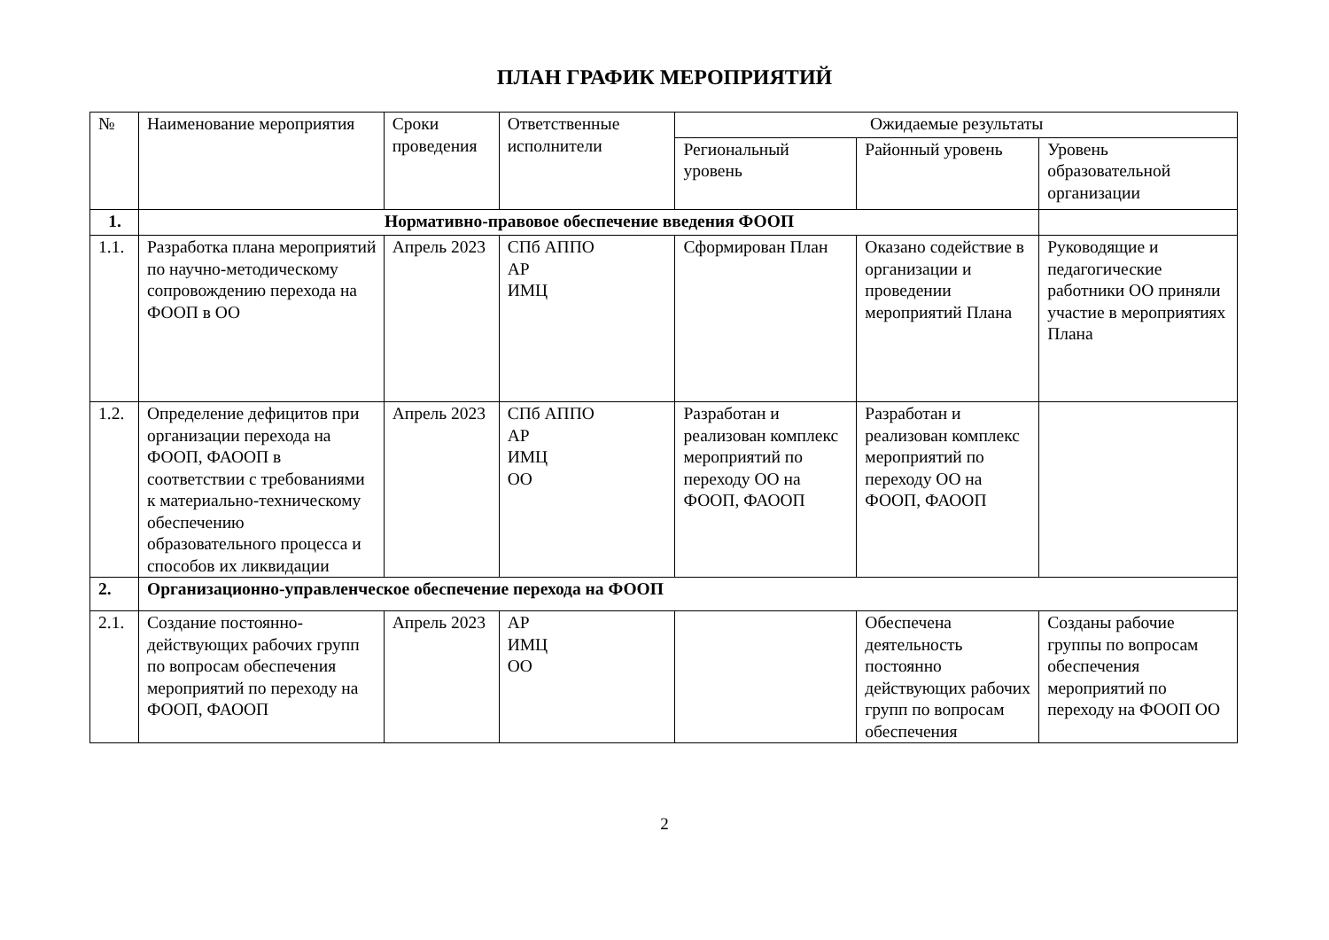ПЛАН ГРАФИК МЕРОПРИЯТИЙ
| № | Наименование мероприятия | Сроки проведения | Ответственные исполнители | Ожидаемые результаты | | |
| --- | --- | --- | --- | --- | --- | --- |
| | | | | Региональный уровень | Районный уровень | Уровень образовательной организации |
| 1. | Нормативно-правовое обеспечение введения ФООП | | | | | |
| 1.1. | Разработка плана мероприятий по научно-методическому сопровождению перехода на ФООП в ОО | Апрель 2023 | СПб АППО АР ИМЦ | Сформирован План | Оказано содействие в организации и проведении мероприятий Плана | Руководящие и педагогические работники ОО приняли участие в мероприятиях Плана |
| 1.2. | Определение дефицитов при организации перехода на ФООП, ФАООП в соответствии с требованиями к материально-техническому обеспечению образовательного процесса и способов их ликвидации | Апрель 2023 | СПб АППО АР ИМЦ ОО | Разработан и реализован комплекс мероприятий по переходу ОО на ФООП, ФАООП | Разработан и реализован комплекс мероприятий по переходу ОО на ФООП, ФАООП | |
| 2. | Организационно-управленческое обеспечение перехода на ФООП | | | | | |
| 2.1. | Создание постоянно-действующих рабочих групп по вопросам обеспечения мероприятий по переходу на ФООП, ФАООП | Апрель 2023 | АР ИМЦ ОО | | Обеспечена деятельность постоянно действующих рабочих групп по вопросам обеспечения | Созданы рабочие группы по вопросам обеспечения мероприятий по переходу на ФООП ОО |
2